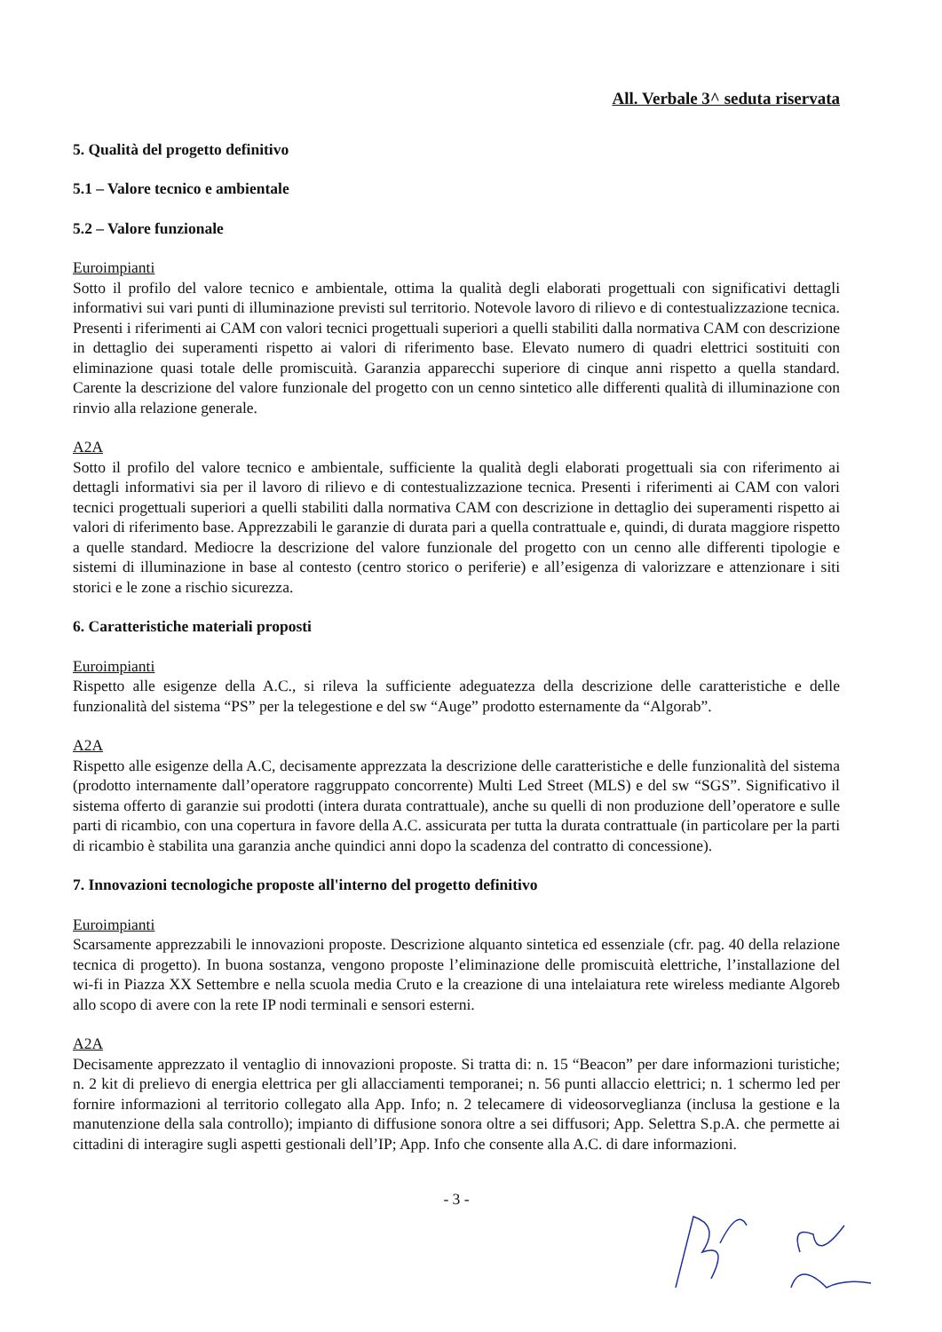All. Verbale 3^ seduta riservata
5. Qualità del progetto definitivo
5.1 – Valore tecnico e ambientale
5.2 – Valore funzionale
Euroimpianti
Sotto il profilo del valore tecnico e ambientale, ottima la qualità degli elaborati progettuali con significativi dettagli informativi sui vari punti di illuminazione previsti sul territorio. Notevole lavoro di rilievo e di contestualizzazione tecnica. Presenti i riferimenti ai CAM con valori tecnici progettuali superiori a quelli stabiliti dalla normativa CAM con descrizione in dettaglio dei superamenti rispetto ai valori di riferimento base. Elevato numero di quadri elettrici sostituiti con eliminazione quasi totale delle promiscuità. Garanzia apparecchi superiore di cinque anni rispetto a quella standard. Carente la descrizione del valore funzionale del progetto con un cenno sintetico alle differenti qualità di illuminazione con rinvio alla relazione generale.
A2A
Sotto il profilo del valore tecnico e ambientale, sufficiente la qualità degli elaborati progettuali sia con riferimento ai dettagli informativi sia per il lavoro di rilievo e di contestualizzazione tecnica. Presenti i riferimenti ai CAM con valori tecnici progettuali superiori a quelli stabiliti dalla normativa CAM con descrizione in dettaglio dei superamenti rispetto ai valori di riferimento base. Apprezzabili le garanzie di durata pari a quella contrattuale e, quindi, di durata maggiore rispetto a quelle standard. Mediocre la descrizione del valore funzionale del progetto con un cenno alle differenti tipologie e sistemi di illuminazione in base al contesto (centro storico o periferie) e all’esigenza di valorizzare e attenzionare i siti storici e le zone a rischio sicurezza.
6. Caratteristiche materiali proposti
Euroimpianti
Rispetto alle esigenze della A.C., si rileva la sufficiente adeguatezza della descrizione delle caratteristiche e delle funzionalità del sistema “PS” per la telegestione e del sw “Auge” prodotto esternamente da “Algorab”.
A2A
Rispetto alle esigenze della A.C, decisamente apprezzata la descrizione delle caratteristiche e delle funzionalità del sistema (prodotto internamente dall’operatore raggruppato concorrente) Multi Led Street (MLS) e del sw “SGS”. Significativo il sistema offerto di garanzie sui prodotti (intera durata contrattuale), anche su quelli di non produzione dell’operatore e sulle parti di ricambio, con una copertura in favore della A.C. assicurata per tutta la durata contrattuale (in particolare per la parti di ricambio è stabilita una garanzia anche quindici anni dopo la scadenza del contratto di concessione).
7. Innovazioni tecnologiche proposte all'interno del progetto definitivo
Euroimpianti
Scarsamente apprezzabili le innovazioni proposte. Descrizione alquanto sintetica ed essenziale (cfr. pag. 40 della relazione tecnica di progetto). In buona sostanza, vengono proposte l’eliminazione delle promiscuità elettriche, l’installazione del wi-fi in Piazza XX Settembre e nella scuola media Cruto e la creazione di una intelaiatura rete wireless mediante Algoreb allo scopo di avere con la rete IP nodi terminali e sensori esterni.
A2A
Decisamente apprezzato il ventaglio di innovazioni proposte. Si tratta di: n. 15 “Beacon” per dare informazioni turistiche; n. 2 kit di prelievo di energia elettrica per gli allacciamenti temporanei; n. 56 punti allaccio elettrici; n. 1 schermo led per fornire informazioni al territorio collegato alla App. Info; n. 2 telecamere di videosorveglianza (inclusa la gestione e la manutenzione della sala controllo); impianto di diffusione sonora oltre a sei diffusori; App. Selettra S.p.A. che permette ai cittadini di interagire sugli aspetti gestionali dell’IP; App. Info che consente alla A.C. di dare informazioni.
- 3 -